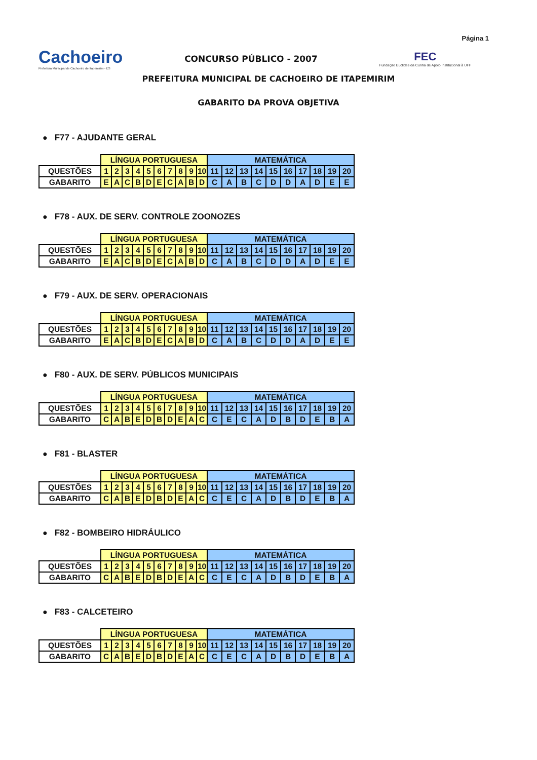Página 1
Cachoeiro
Prefeitura Municipal de Cachoeiro de Itapemirim - ES
CONCURSO PÚBLICO - 2007
FEC
Fundação Euclides da Cunha de Apoio Institucional à UFF
PREFEITURA MUNICIPAL DE CACHOEIRO DE ITAPEMIRIM
GABARITO DA PROVA OBJETIVA
● F77 - AJUDANTE GERAL
| | LÍNGUA PORTUGUESA | | | | | | | | | | MATEMÁTICA | | | | | | | | | |
| QUESTÕES | 1 | 2 | 3 | 4 | 5 | 6 | 7 | 8 | 9 | 10 | 11 | 12 | 13 | 14 | 15 | 16 | 17 | 18 | 19 | 20 |
| GABARITO | E | A | C | B | D | E | C | A | B | D | C | A | B | C | D | D | A | D | E | E |
● F78 - AUX. DE SERV. CONTROLE ZOONOZES
| | LÍNGUA PORTUGUESA | | | | | | | | | | MATEMÁTICA | | | | | | | | | |
| QUESTÕES | 1 | 2 | 3 | 4 | 5 | 6 | 7 | 8 | 9 | 10 | 11 | 12 | 13 | 14 | 15 | 16 | 17 | 18 | 19 | 20 |
| GABARITO | E | A | C | B | D | E | C | A | B | D | C | A | B | C | D | D | A | D | E | E |
● F79 - AUX. DE SERV. OPERACIONAIS
| | LÍNGUA PORTUGUESA | | | | | | | | | | MATEMÁTICA | | | | | | | | | |
| QUESTÕES | 1 | 2 | 3 | 4 | 5 | 6 | 7 | 8 | 9 | 10 | 11 | 12 | 13 | 14 | 15 | 16 | 17 | 18 | 19 | 20 |
| GABARITO | E | A | C | B | D | E | C | A | B | D | C | A | B | C | D | D | A | D | E | E |
● F80 - AUX. DE SERV. PÚBLICOS MUNICIPAIS
| | LÍNGUA PORTUGUESA | | | | | | | | | | MATEMÁTICA | | | | | | | | | |
| QUESTÕES | 1 | 2 | 3 | 4 | 5 | 6 | 7 | 8 | 9 | 10 | 11 | 12 | 13 | 14 | 15 | 16 | 17 | 18 | 19 | 20 |
| GABARITO | C | A | B | E | D | B | D | E | A | C | C | E | C | A | D | B | D | E | B | A |
● F81 - BLASTER
| | LÍNGUA PORTUGUESA | | | | | | | | | | MATEMÁTICA | | | | | | | | | |
| QUESTÕES | 1 | 2 | 3 | 4 | 5 | 6 | 7 | 8 | 9 | 10 | 11 | 12 | 13 | 14 | 15 | 16 | 17 | 18 | 19 | 20 |
| GABARITO | C | A | B | E | D | B | D | E | A | C | C | E | C | A | D | B | D | E | B | A |
● F82 - BOMBEIRO HIDRÁULICO
| | LÍNGUA PORTUGUESA | | | | | | | | | | MATEMÁTICA | | | | | | | | | |
| QUESTÕES | 1 | 2 | 3 | 4 | 5 | 6 | 7 | 8 | 9 | 10 | 11 | 12 | 13 | 14 | 15 | 16 | 17 | 18 | 19 | 20 |
| GABARITO | C | A | B | E | D | B | D | E | A | C | C | E | C | A | D | B | D | E | B | A |
● F83 - CALCETEIRO
| | LÍNGUA PORTUGUESA | | | | | | | | | | MATEMÁTICA | | | | | | | | | |
| QUESTÕES | 1 | 2 | 3 | 4 | 5 | 6 | 7 | 8 | 9 | 10 | 11 | 12 | 13 | 14 | 15 | 16 | 17 | 18 | 19 | 20 |
| GABARITO | C | A | B | E | D | B | D | E | A | C | C | E | C | A | D | B | D | E | B | A |